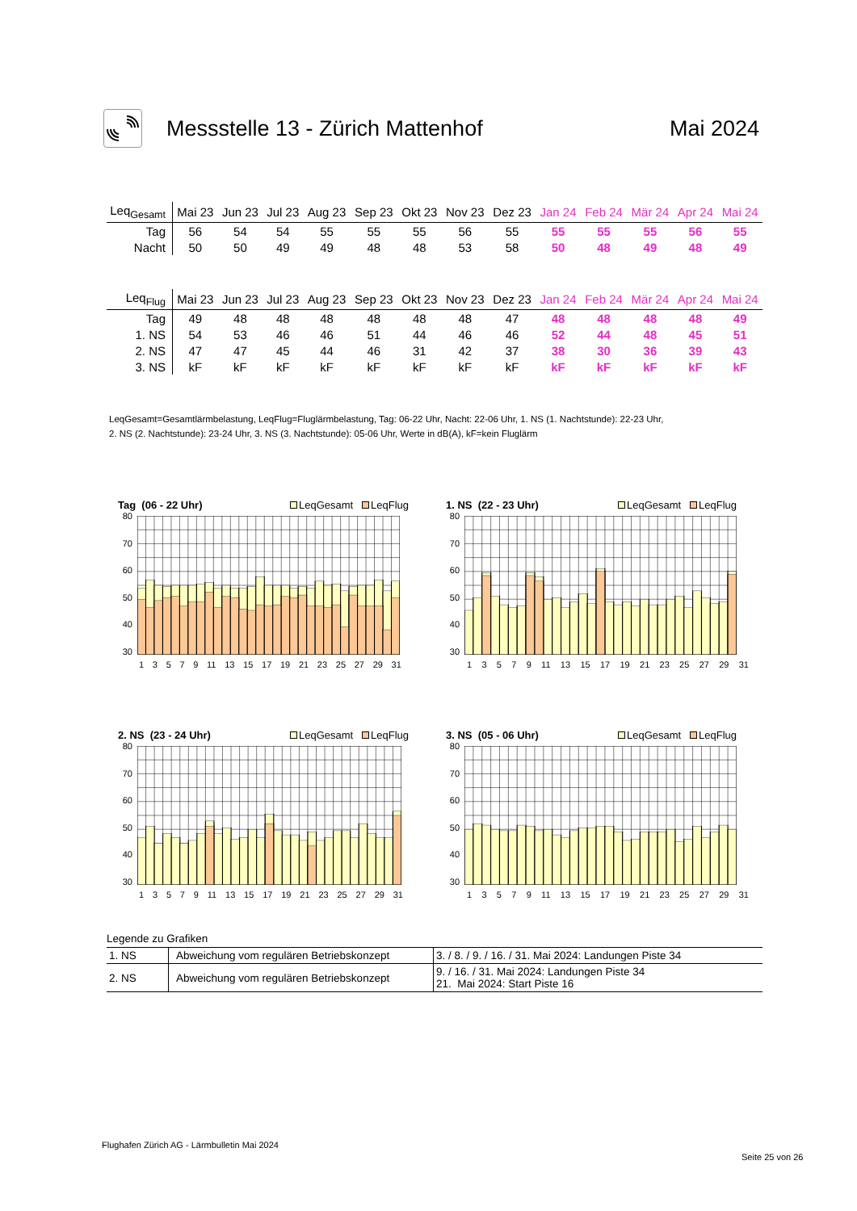Messstelle 13 - Zürich Mattenhof
Mai 2024
| Leq<sub>Gesamt</sub> | Mai 23 | Jun 23 | Jul 23 | Aug 23 | Sep 23 | Okt 23 | Nov 23 | Dez 23 | Jan 24 | Feb 24 | Mär 24 | Apr 24 | Mai 24 |
| --- | --- | --- | --- | --- | --- | --- | --- | --- | --- | --- | --- | --- | --- |
| Tag | 56 | 54 | 54 | 55 | 55 | 55 | 56 | 55 | 55 | 55 | 55 | 56 | 55 |
| Nacht | 50 | 50 | 49 | 49 | 48 | 48 | 53 | 58 | 50 | 48 | 49 | 48 | 49 |
| Leq<sub>Flug</sub> | Mai 23 | Jun 23 | Jul 23 | Aug 23 | Sep 23 | Okt 23 | Nov 23 | Dez 23 | Jan 24 | Feb 24 | Mär 24 | Apr 24 | Mai 24 |
| --- | --- | --- | --- | --- | --- | --- | --- | --- | --- | --- | --- | --- | --- |
| Tag | 49 | 48 | 48 | 48 | 48 | 48 | 48 | 47 | 48 | 48 | 48 | 48 | 49 |
| 1. NS | 54 | 53 | 46 | 46 | 51 | 44 | 46 | 46 | 52 | 44 | 48 | 45 | 51 |
| 2. NS | 47 | 47 | 45 | 44 | 46 | 31 | 42 | 37 | 38 | 30 | 36 | 39 | 43 |
| 3. NS | kF | kF | kF | kF | kF | kF | kF | kF | kF | kF | kF | kF | kF |
LeqGesamt=Gesamtlärmbelastung, LeqFlug=Fluglärmbelastung, Tag: 06-22 Uhr, Nacht: 22-06 Uhr, 1. NS (1. Nachtstunde): 22-23 Uhr,
2. NS (2. Nachtstunde): 23-24 Uhr, 3. NS (3. Nachtstunde): 05-06 Uhr, Werte in dB(A), kF=kein Fluglärm
Tag (06 - 22 Uhr) LeqGesamt LeqFlug
80
70
60
50
40
30
13579 11 13 15 17 19 21 23 25 27 29 31
1. NS (22 - 23 Uhr) LeqGesamt LeqFlug
80
70
60
50
40
30
13579 11 13 15 17 19 21 23 25 27 29 31
2. NS (23 - 24 Uhr) LeqGesamt LeqFlug
80
70
60
50
40
30
13579 11 13 15 17 19 21 23 25 27 29 31
3. NS (05 - 06 Uhr) LeqGesamt LeqFlug
80
70
60
50
40
30
13579 11 13 15 17 19 21 23 25 27 29 31
Legende zu Grafiken
| 1. NS | Abweichung vom regulären Betriebskonzept | 3. / 8. / 9. / 16. / 31. Mai 2024: Landungen Piste 34 |
| 2. NS | Abweichung vom regulären Betriebskonzept | 9. / 16. / 31. Mai 2024: Landungen Piste 34 21. Mai 2024: Start Piste 16 |
Flughafen Zürich AG - Lärmbulletin Mai 2024
Seite 25 von 26